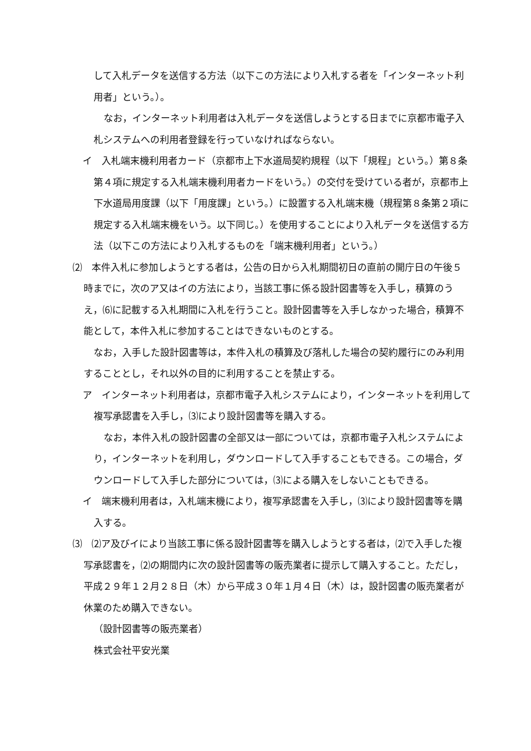して入札データを送信する方法（以下この方法により入札する者を「インターネット利用者」という。）。
なお，インターネット利用者は入札データを送信しようとする日までに京都市電子入札システムへの利用者登録を行っていなければならない。
イ　入札端末機利用者カード（京都市上下水道局契約規程（以下「規程」という。）第８条第４項に規定する入札端末機利用者カードをいう。）の交付を受けている者が，京都市上下水道局用度課（以下「用度課」という。）に設置する入札端末機（規程第８条第２項に規定する入札端末機をいう。以下同じ。）を使用することにより入札データを送信する方法（以下この方法により入札するものを「端末機利用者」という。）
⑵　本件入札に参加しようとする者は，公告の日から入札期間初日の直前の開庁日の午後５時までに，次のア又はイの方法により，当該工事に係る設計図書等を入手し，積算のうえ，⑹に記載する入札期間に入札を行うこと。設計図書等を入手しなかった場合，積算不能として，本件入札に参加することはできないものとする。
なお，入手した設計図書等は，本件入札の積算及び落札した場合の契約履行にのみ利用することとし，それ以外の目的に利用することを禁止する。
ア　インターネット利用者は，京都市電子入札システムにより，インターネットを利用して複写承認書を入手し，⑶により設計図書等を購入する。
なお，本件入札の設計図書の全部又は一部については，京都市電子入札システムにより，インターネットを利用し，ダウンロードして入手することもできる。この場合，ダウンロードして入手した部分については，⑶による購入をしないこともできる。
イ　端末機利用者は，入札端末機により，複写承認書を入手し，⑶により設計図書等を購入する。
⑶　⑵ア及びイにより当該工事に係る設計図書等を購入しようとする者は，⑵で入手した複写承認書を，⑵の期間内に次の設計図書等の販売業者に提示して購入すること。ただし，平成２９年１２月２８日（木）から平成３０年１月４日（木）は，設計図書の販売業者が休業のため購入できない。
（設計図書等の販売業者）
株式会社平安光業